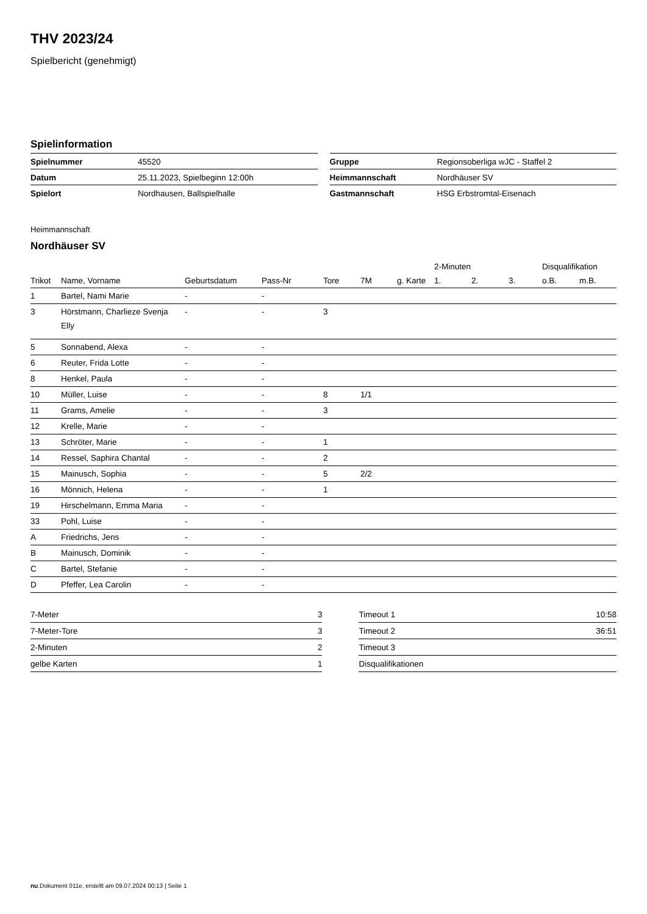THV 2023/24
Spielbericht (genehmigt)
Spielinformation
| Spielnummer | 45520 |
| Datum | 25.11.2023, Spielbeginn 12:00h |
| Spielort | Nordhausen, Ballspielhalle |
| Gruppe | Regionsoberliga wJC - Staffel 2 |
| Heimmannschaft | Nordhäuser SV |
| Gastmannschaft | HSG Erbstromtal-Eisenach |
Heimmannschaft
Nordhäuser SV
| | | | | | | | 2-Minuten | | | Disqualifikation | |
| --- | --- | --- | --- | --- | --- | --- | --- | --- | --- | --- | --- |
| Trikot | Name, Vorname | Geburtsdatum | Pass-Nr | Tore | 7M | g. Karte | 1. | 2. | 3. | o.B. | m.B. |
| 1 | Bartel, Nami Marie | - | - | | | | | | | | |
| 3 | Hörstmann, Charlieze Svenja Elly | - | - | 3 | | | | | | | |
| 5 | Sonnabend, Alexa | - | - | | | | | | | | |
| 6 | Reuter, Frida Lotte | - | - | | | | | | | | |
| 8 | Henkel, Paula | - | - | | | | | | | | |
| 10 | Müller, Luise | - | - | 8 | 1/1 | | | | | | |
| 11 | Grams, Amelie | - | - | 3 | | | | | | | |
| 12 | Krelle, Marie | - | - | | | | | | | | |
| 13 | Schröter, Marie | - | - | 1 | | | | | | | |
| 14 | Ressel, Saphira Chantal | - | - | 2 | | | | | | | |
| 15 | Mainusch, Sophia | - | - | 5 | 2/2 | | | | | | |
| 16 | Mönnich, Helena | - | - | 1 | | | | | | | |
| 19 | Hirschelmann, Emma Maria | - | - | | | | | | | | |
| 33 | Pohl, Luise | - | - | | | | | | | | |
| A | Friedrichs, Jens | - | - | | | | | | | | |
| B | Mainusch, Dominik | - | - | | | | | | | | |
| C | Bartel, Stefanie | - | - | | | | | | | | |
| D | Pfeffer, Lea Carolin | - | - | | | | | | | | |
| 7-Meter | 3 |
| 7-Meter-Tore | 3 |
| 2-Minuten | 2 |
| gelbe Karten | 1 |
| Timeout 1 | 10:58 |
| Timeout 2 | 36:51 |
| Timeout 3 | |
| Disqualifikationen | |
nu.Dokument 011e, erstellt am 09.07.2024 00:13 | Seite 1